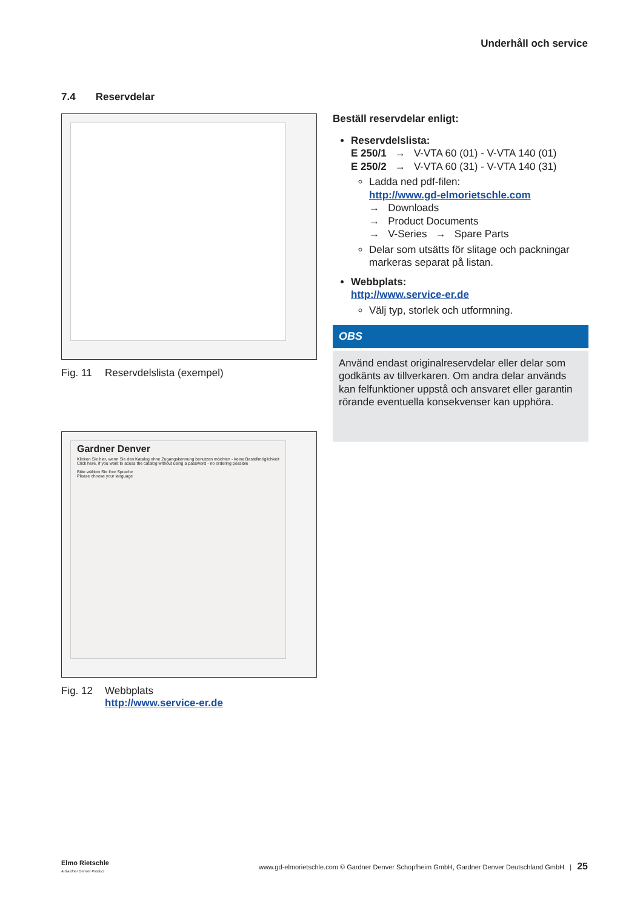Underhåll och service
7.4 Reservdelar
Fig. 11 Reservdelslista (exempel)
Gardner Denver
Klicken Sie hier, wenn Sie den Katalog ohne Zugangskennung benutzen möchten - keine Bestellmöglichkeit
Click here, if you want to acess the catalog without using a password - no ordering possible
Bitte wählen Sie Ihre Sprache
Please choose your language
Fig. 12 Webbplats
http://www.service-er.de
Beställ reservdelar enligt:
Reservdelslista:
E 250/1 → V-VTA 60 (01) - V-VTA 140 (01)
E 250/2 → V-VTA 60 (31) - V-VTA 140 (31)
Ladda ned pdf-filen:
http://www.gd-elmorietschle.com
→ Downloads
→ Product Documents
→ V-Series → Spare Parts
Delar som utsätts för slitage och packningar markeras separat på listan.
Webbplats:
http://www.service-er.de
Välj typ, storlek och utformning.
OBS
Använd endast originalreservdelar eller delar som godkänts av tillverkaren. Om andra delar används kan felfunktioner uppstå och ansvaret eller garantin rörande eventuella konsekvenser kan upphöra.
Elmo Rietschle
A Gardner Denver Product www.gd-elmorietschle.com © Gardner Denver Schopfheim GmbH, Gardner Denver Deutschland GmbH | 25